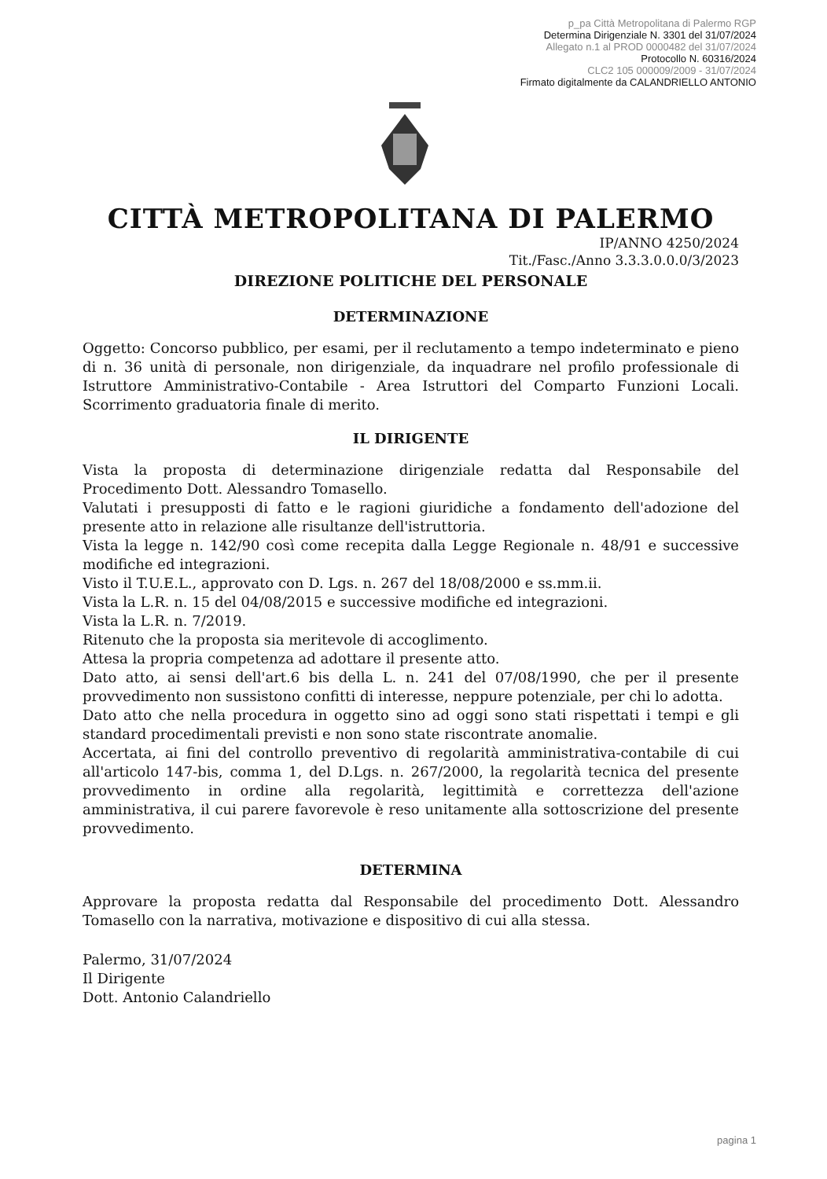p_pa Città Metropolitana di Palermo RGP
Determina Dirigenziale N. 3301 del 31/07/2024
Allegato n.1 al PROD 0000482 del 31/07/2024
Protocollo N. 60316/2024
CLC2 105 000009/2009 - 31/07/2024
Firmato digitalmente da CALANDRIELLO ANTONIO
CITTÀ METROPOLITANA DI PALERMO
IP/ANNO 4250/2024
Tit./Fasc./Anno 3.3.3.0.0.0/3/2023
DIREZIONE POLITICHE DEL PERSONALE
DETERMINAZIONE
Oggetto: Concorso pubblico, per esami, per il reclutamento a tempo indeterminato e pieno di n. 36 unità di personale, non dirigenziale, da inquadrare nel profilo professionale di Istruttore Amministrativo-Contabile - Area Istruttori del Comparto Funzioni Locali. Scorrimento graduatoria finale di merito.
IL DIRIGENTE
Vista la proposta di determinazione dirigenziale redatta dal Responsabile del Procedimento Dott. Alessandro Tomasello.
Valutati i presupposti di fatto e le ragioni giuridiche a fondamento dell'adozione del presente atto in relazione alle risultanze dell'istruttoria.
Vista la legge n. 142/90 così come recepita dalla Legge Regionale n. 48/91 e successive modifiche ed integrazioni.
Visto il T.U.E.L., approvato con D. Lgs. n. 267 del 18/08/2000 e ss.mm.ii.
Vista la L.R. n. 15 del 04/08/2015 e successive modifiche ed integrazioni.
Vista la L.R. n. 7/2019.
Ritenuto che la proposta sia meritevole di accoglimento.
Attesa la propria competenza ad adottare il presente atto.
Dato atto, ai sensi dell'art.6 bis della L. n. 241 del 07/08/1990, che per il presente provvedimento non sussistono confitti di interesse, neppure potenziale, per chi lo adotta.
Dato atto che nella procedura in oggetto sino ad oggi sono stati rispettati i tempi e gli standard procedimentali previsti e non sono state riscontrate anomalie.
Accertata, ai fini del controllo preventivo di regolarità amministrativa-contabile di cui all'articolo 147-bis, comma 1, del D.Lgs. n. 267/2000, la regolarità tecnica del presente provvedimento in ordine alla regolarità, legittimità e correttezza dell'azione amministrativa, il cui parere favorevole è reso unitamente alla sottoscrizione del presente provvedimento.
DETERMINA
Approvare la proposta redatta dal Responsabile del procedimento Dott. Alessandro Tomasello con la narrativa, motivazione e dispositivo di cui alla stessa.
Palermo, 31/07/2024
Il Dirigente
Dott. Antonio Calandriello
pagina 1